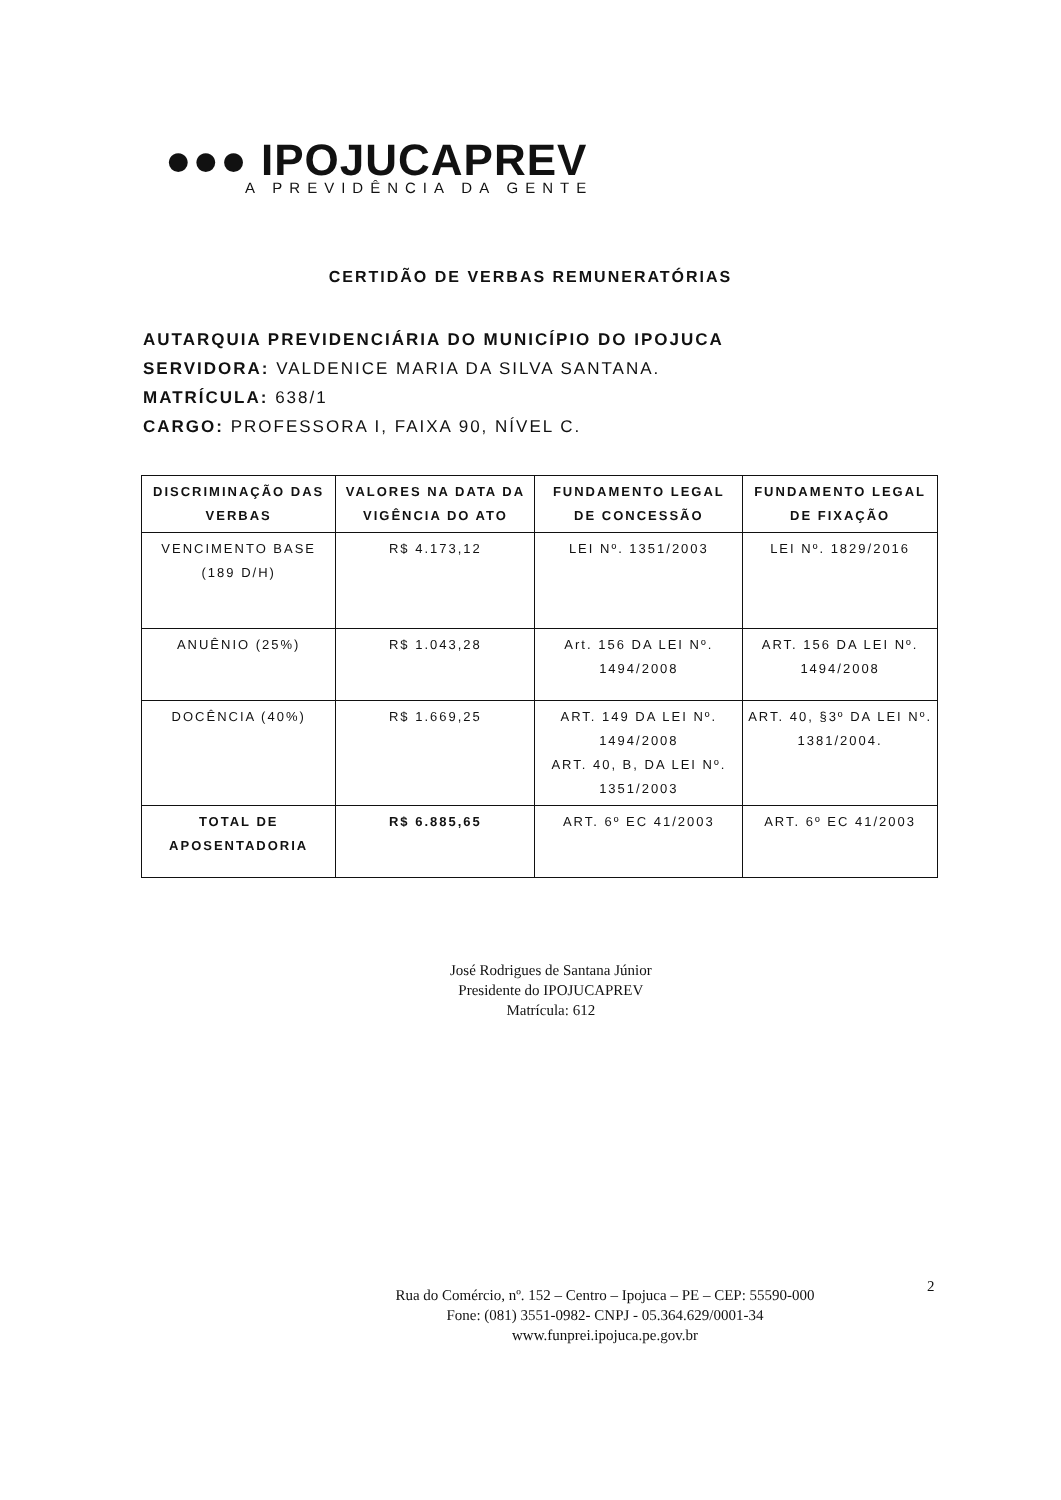●●● IPOJUCAPREV
A PREVIDÊNCIA DA GENTE
CERTIDÃO DE VERBAS REMUNERATÓRIAS
AUTARQUIA PREVIDENCIÁRIA DO MUNICÍPIO DO IPOJUCA
SERVIDORA: VALDENICE MARIA DA SILVA SANTANA.
MATRÍCULA: 638/1
CARGO: PROFESSORA I, FAIXA 90, NÍVEL C.
| DISCRIMINAÇÃO DAS VERBAS | VALORES NA DATA DA VIGÊNCIA DO ATO | FUNDAMENTO LEGAL DE CONCESSÃO | FUNDAMENTO LEGAL DE FIXAÇÃO |
| --- | --- | --- | --- |
| VENCIMENTO BASE (189 D/H) | R$ 4.173,12 | LEI Nº. 1351/2003 | LEI Nº. 1829/2016 |
| ANUÊNIO (25%) | R$ 1.043,28 | Art. 156 DA LEI Nº. 1494/2008 | ART. 156 DA LEI Nº. 1494/2008 |
| DOCÊNCIA (40%) | R$ 1.669,25 | ART. 149 DA LEI Nº. 1494/2008 ART. 40, B, DA LEI Nº. 1351/2003 | ART. 40, §3º DA LEI Nº. 1381/2004. |
| TOTAL DE APOSENTADORIA | R$ 6.885,65 | ART. 6º EC 41/2003 | ART. 6º EC 41/2003 |
José Rodrigues de Santana Júnior
Presidente do IPOJUCAPREV
Matrícula: 612
2
Rua do Comércio, nº. 152 – Centro – Ipojuca – PE – CEP: 55590-000
Fone: (081) 3551-0982- CNPJ - 05.364.629/0001-34
www.funprei.ipojuca.pe.gov.br